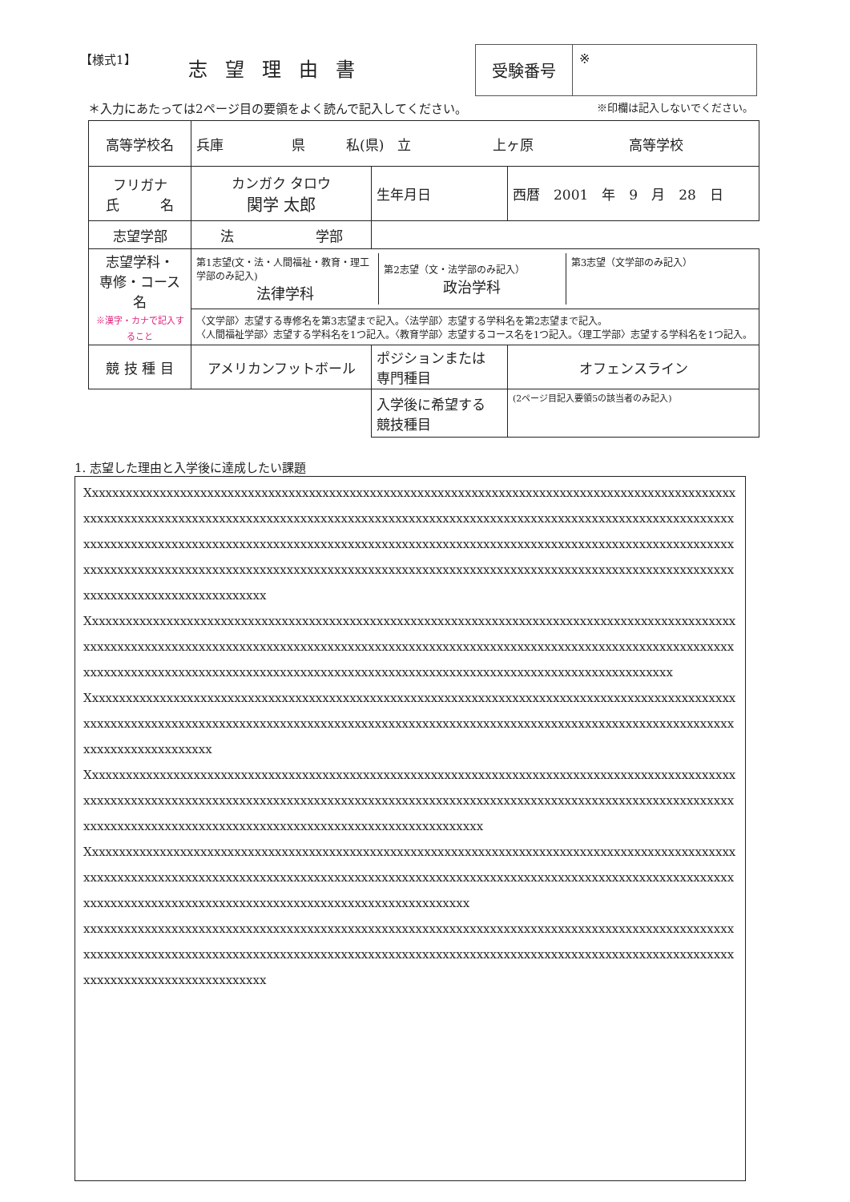【様式1】
志望理由書
受験番号
※
＊入力にあたっては2ページ目の要領をよく読んで記入してください。 ※印欄は記入しないでください。
| 高等学校名 | 兵庫 県 私(県) 立 上ヶ原 高等学校 | | | |
| フリガナ 氏 名 | カンガク タロウ 関学 太郎 | | 生年月日 | 西暦 2001 年 9 月 28 日 |
| 志望学部 | 法 学部 | | | |
| 志望学科・ 専修・コース名 ※漢字・カナで記入すること | / 第1志望(文・法・人間福祉・教育・理工学部のみ記入) 法律学科 / 第2志望（文・法学部のみ記入） 政治学科 / 第3志望（文学部のみ記入） / | | | |
| | 〈文学部〉志望する専修名を第3志望まで記入。〈法学部〉志望する学科名を第2志望まで記入。 〈人間福祉学部〉志望する学科名を1つ記入。〈教育学部〉志望するコース名を1つ記入。〈理工学部〉志望する学科名を1つ記入。 | | | |
| 競 技 種 目 | アメリカンフットボール | ポジションまたは 専門種目 | | オフェンスライン |
| | | 入学後に希望する 競技種目 | | (2ページ目記入要領5の該当者のみ記入) |
1. 志望した理由と入学後に達成したい課題
Xxxxxxxxxxxxxxxxxxxxxxxxxxxxxxxxxxxxxxxxxxxxxxxxxxxxxxxxxxxxxxxxxxxxxxxxxxxxxxxxxxxxxxxxxxxxxxxxxxxxxxxxxxxxxxxxxxxxxxxxxxxxxxxxxxxxxxxxxxxxxxxxxxxxxxxxxxxxxxxxxxxxxxxxxxxxxxxxxxxxxxxxxxxxxxxxxxxxxxxxxxxxxxxxxxxxxxxxxxxxxxxxxxxxxxxxxxxxxxxxxxxxxxxxxxxxxxxxxxxxxxxxxxxxxxxxxxxxxxxxxxxxxxxxxxxxxxxxxxxxxxxxxxxxxxxxxxxxxxxxxxxxxxxxxxxxxxxxxxxxxxxxxxxxxxxxxxxxxxxxxxxxxxxxxxxxxxxxxxxxxxxxxxxxxxxxxxxxxxxxxxxxxxxxxxx
Xxxxxxxxxxxxxxxxxxxxxxxxxxxxxxxxxxxxxxxxxxxxxxxxxxxxxxxxxxxxxxxxxxxxxxxxxxxxxxxxxxxxxxxxxxxxxxxxxxxxxxxxxxxxxxxxxxxxxxxxxxxxxxxxxxxxxxxxxxxxxxxxxxxxxxxxxxxxxxxxxxxxxxxxxxxxxxxxxxxxxxxxxxxxxxxxxxxxxxxxxxxxxxxxxxxxxxxxxxxxxxxxxxxxxxxxxxxxxxxxxxxxxxxxxxxxxxxxxxxxxxxxxxxxxxxxxxxxxxx
Xxxxxxxxxxxxxxxxxxxxxxxxxxxxxxxxxxxxxxxxxxxxxxxxxxxxxxxxxxxxxxxxxxxxxxxxxxxxxxxxxxxxxxxxxxxxxxxxxxxxxxxxxxxxxxxxxxxxxxxxxxxxxxxxxxxxxxxxxxxxxxxxxxxxxxxxxxxxxxxxxxxxxxxxxxxxxxxxxxxxxxxxxxxxxxxxxxxxxxxxxxxxxxxxxxx
Xxxxxxxxxxxxxxxxxxxxxxxxxxxxxxxxxxxxxxxxxxxxxxxxxxxxxxxxxxxxxxxxxxxxxxxxxxxxxxxxxxxxxxxxxxxxxxxxxxxxxxxxxxxxxxxxxxxxxxxxxxxxxxxxxxxxxxxxxxxxxxxxxxxxxxxxxxxxxxxxxxxxxxxxxxxxxxxxxxxxxxxxxxxxxxxxxxxxxxxxxxxxxxxxxxxxxxxxxxxxxxxxxxxxxxxxxxxxxxxxxxxxxxxxxxx
Xxxxxxxxxxxxxxxxxxxxxxxxxxxxxxxxxxxxxxxxxxxxxxxxxxxxxxxxxxxxxxxxxxxxxxxxxxxxxxxxxxxxxxxxxxxxxxxxxxxxxxxxxxxxxxxxxxxxxxxxxxxxxxxxxxxxxxxxxxxxxxxxxxxxxxxxxxxxxxxxxxxxxxxxxxxxxxxxxxxxxxxxxxxxxxxxxxxxxxxxxxxxxxxxxxxxxxxxxxxxxxxxxxxxxxxxxxxxxxxxxxxxxxxxx
xxxxxxxxxxxxxxxxxxxxxxxxxxxxxxxxxxxxxxxxxxxxxxxxxxxxxxxxxxxxxxxxxxxxxxxxxxxxxxxxxxxxxxxxxxxxxxxxxxxxxxxxxxxxxxxxxxxxxxxxxxxxxxxxxxxxxxxxxxxxxxxxxxxxxxxxxxxxxxxxxxxxxxxxxxxxxxxxxxxxxxxxxxxxxxxxxxxxxxxxxxxxxxxxxxxxxxxxxxx